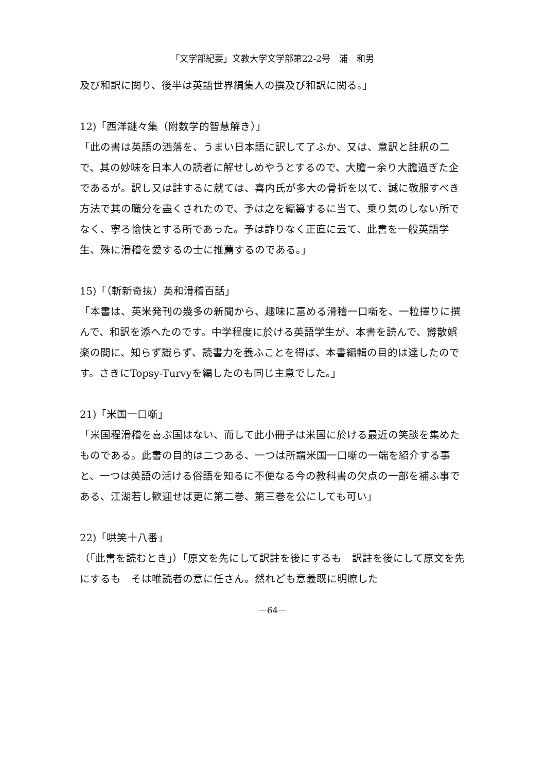「文学部紀要」文教大学文学部第22-2号　浦　和男
及び和訳に関り、後半は英語世界編集人の撰及び和訳に関る。」
12)「西洋謎々集（附数学的智慧解き）」
「此の書は英語の洒落を、うまい日本語に訳して了ふか、又は、意訳と註釈の二で、其の妙味を日本人の読者に解せしめやうとするので、大膽ー余り大膽過ぎた企であるが。訳し又は註するに就ては、喜内氏が多大の骨折を以て、誠に敬服すべき方法で其の職分を盡くされたので、予は之を編纂するに当て、乗り気のしない所でなく、寧ろ愉快とする所であった。予は詐りなく正直に云て、此書を一般英語学生、殊に滑稽を愛するの士に推薦するのである。」
15)「（斬新奇抜）英和滑稽百話」
「本書は、英米発刊の幾多の新聞から、趣味に富める滑稽一口噺を、一粒擇りに撰んで、和訳を添へたのです。中学程度に於ける英語学生が、本書を読んで、欝散娯楽の間に、知らず識らず、読書力を養ふことを得ば、本書編輯の目的は達したのです。さきにTopsy-Turvyを編したのも同じ主意でした。」
21)「米国一口噺」
「米国程滑稽を喜ぶ国はない、而して此小冊子は米国に於ける最近の笑談を集めたものである。此書の目的は二つある、一つは所謂米国一口噺の一端を紹介する事と、一つは英語の活ける俗語を知るに不便なる今の教科書の欠点の一部を補ふ事である、江湖若し歓迎せば更に第二巻、第三巻を公にしても可い」
22)「哄笑十八番」
（「此書を読むとき」）「原文を先にして訳註を後にするも　訳註を後にして原文を先にするも　そは唯読者の意に任さん。然れども意義既に明瞭した
—64—